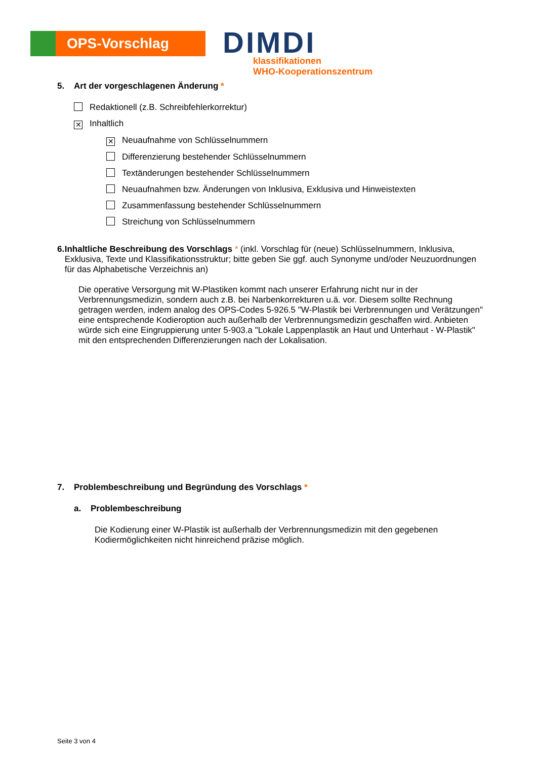OPS-Vorschlag
DIMDI
klassifikationen
WHO-Kooperationszentrum
5. Art der vorgeschlagenen Änderung *
Redaktionell (z.B. Schreibfehlerkorrektur)
✕ Inhaltlich
✕ Neuaufnahme von Schlüsselnummern
Differenzierung bestehender Schlüsselnummern
Textänderungen bestehender Schlüsselnummern
Neuaufnahmen bzw. Änderungen von Inklusiva, Exklusiva und Hinweistexten
Zusammenfassung bestehender Schlüsselnummern
Streichung von Schlüsselnummern
6. Inhaltliche Beschreibung des Vorschlags * (inkl. Vorschlag für (neue) Schlüsselnummern, Inklusiva, Exklusiva, Texte und Klassifikationsstruktur; bitte geben Sie ggf. auch Synonyme und/oder Neuzuordnungen für das Alphabetische Verzeichnis an)
Die operative Versorgung mit W-Plastiken kommt nach unserer Erfahrung nicht nur in der Verbrennungsmedizin, sondern auch z.B. bei Narbenkorrekturen u.ä. vor. Diesem sollte Rechnung getragen werden, indem analog des OPS-Codes 5-926.5 "W-Plastik bei Verbrennungen und Verätzungen" eine entsprechende Kodieroption auch außerhalb der Verbrennungsmedizin geschaffen wird. Anbieten würde sich eine Eingruppierung unter 5-903.a "Lokale Lappenplastik an Haut und Unterhaut - W-Plastik" mit den entsprechenden Differenzierungen nach der Lokalisation.
7. Problembeschreibung und Begründung des Vorschlags *
a. Problembeschreibung
Die Kodierung einer W-Plastik ist außerhalb der Verbrennungsmedizin mit den gegebenen Kodiermöglichkeiten nicht hinreichend präzise möglich.
Seite 3 von 4